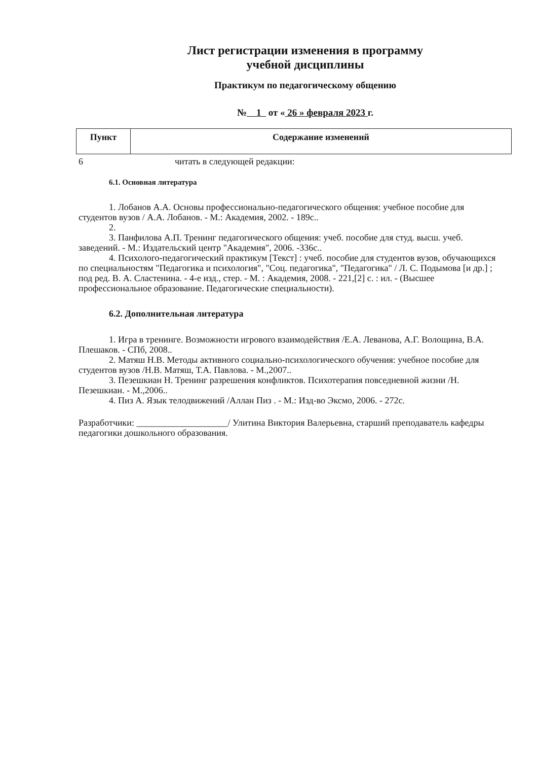Лист регистрации изменения в программу
учебной дисциплины
Практикум по педагогическому общению
№ 1 от « 26 » февраля 2023 г.
| Пункт | Содержание изменений |
| --- | --- |
6 читать в следующей редакции:
6.1. Основная литература
1. Лобанов А.А. Основы профессионально-педагогического общения: учебное пособие для студентов вузов / А.А. Лобанов. - М.: Академия, 2002. - 189с..
2.
3. Панфилова А.П. Тренинг педагогического общения: учеб. пособие для студ. высш. учеб. заведений. - М.: Издательский центр "Академия", 2006. -336с..
4. Психолого-педагогический практикум [Текст] : учеб. пособие для студентов вузов, обучающихся по специальностям "Педагогика и психология", "Соц. педагогика", "Педагогика" / Л. С. Подымова [и др.] ; под ред. В. А. Сластенина. - 4-е изд., стер. - М. : Академия, 2008. - 221,[2] с. : ил. - (Высшее профессиональное образование. Педагогические специальности).
6.2. Дополнительная литература
1. Игра в тренинге. Возможности игрового взаимодействия /Е.А. Леванова, А.Г. Волощина, В.А. Плешаков. - СПб, 2008..
2. Матяш Н.В. Методы активного социально-психологического обучения: учебное пособие для студентов вузов /Н.В. Матяш, Т.А. Павлова. - М.,2007..
3. Пезешкиан Н. Тренинг разрешения конфликтов. Психотерапия повседневной жизни /Н. Пезешкиан. - М.,2006..
4. Пиз А. Язык телодвижений /Аллан Пиз . - М.: Изд-во Эксмо, 2006. - 272с.
Разработчики: ____________________/ Улитина Виктория Валерьевна, старший преподаватель кафедры педагогики дошкольного образования.